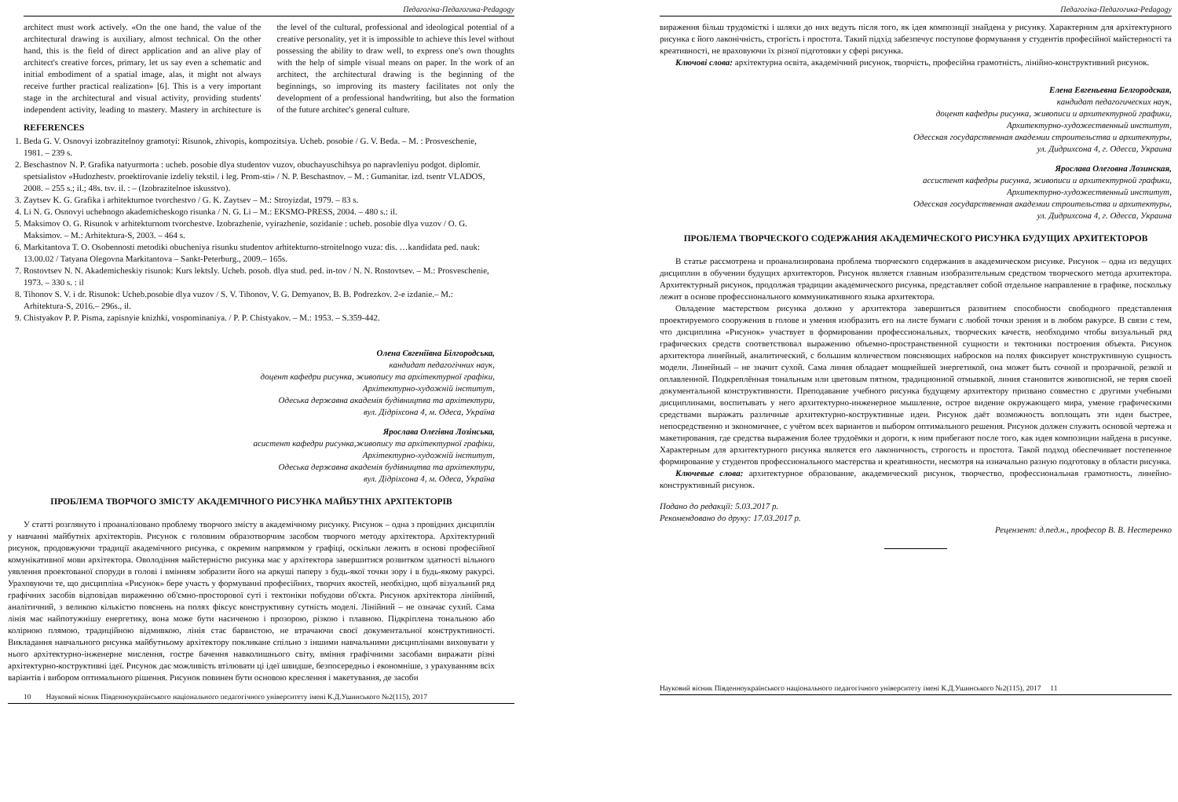Педагогіка-Педагогика-Pedagogy
architect must work actively. «On the one hand, the value of the architectural drawing is auxiliary, almost technical. On the other hand, this is the field of direct application and an alive play of architect's creative forces, primary, let us say even a schematic and initial embodiment of a spatial image, alas, it might not always receive further practical realization» [6]. This is a very important stage in the architectural and visual activity, providing students' independent activity, leading to mastery. Mastery in architecture is the level of the cultural, professional and ideological potential of a creative personality, yet it is impossible to achieve this level without possessing the ability to draw well, to express one's own thoughts with the help of simple visual means on paper. In the work of an architect, the architectural drawing is the beginning of the beginnings, so improving its mastery facilitates not only the development of a professional handwriting, but also the formation of the future architec's general culture.
REFERENCES
1. Beda G. V. Osnovyi izobrazitelnoy gramotyi: Risunok, zhivopis, kompozitsiya. Ucheb. posobie / G. V. Beda. – M. : Prosveschenie, 1981. – 239 s.
2. Beschastnov N. P. Grafika natyurmorta : ucheb. posobie dlya studentov vuzov, obuchayuschihsya po napravleniyu podgot. diplomir. spetsialistov «Hudozhestv. proektirovanie izdeliy tekstil. i leg. Prom-sti» / N. P. Beschastnov. – M. : Gumanitar. izd. tsentr VLADOS, 2008. – 255 s.; il.; 48s. tsv. il. : – (Izobrazitelnoe iskusstvo).
3. Zaytsev K. G. Grafika i arhitekturnoe tvorchestvo / G. K. Zaytsev – M.: Stroyizdat, 1979. – 83 s.
4. Li N. G. Osnovyi uchebnogo akademicheskogo risunka / N. G. Li – M.: EKSMO-PRESS, 2004. – 480 s.: il.
5. Maksimov O. G. Risunok v arhitekturnom tvorchestve. Izobrazhenie, vyirazhenie, sozidanie : ucheb. posobie dlya vuzov / O. G. Maksimov. – M.: Arhitektura-S, 2003. – 464 s.
6. Markitantova T. O. Osobennosti metodiki obucheniya risunku studentov arhitekturno-stroitelnogo vuza: dis. …kandidata ped. nauk: 13.00.02 / Tatyana Olegovna Markitantova – Sankt-Peterburg., 2009.– 165s.
7. Rostovtsev N. N. Akademicheskiy risunok: Kurs lektsIy. Ucheb. posob. dlya stud. ped. in-tov / N. N. Rostovtsev. – M.: Prosveschenie, 1973. – 330 s. : il
8. Tihonov S. V. i dr. Risunok: Ucheb.posobie dlya vuzov / S. V. Tihonov, V. G. Demyanov, B. B. Podrezkov. 2-e izdanie.– M.: Arhitektura-S, 2016.– 296s., il.
9. Chistyakov P. P. Pisma, zapisnyie knizhki, vospominaniya. / P. P. Chistyakov. – M.: 1953. – S.359-442.
Олена Євгеніївна Білгородська,
кандидат педагогічних наук,
доцент кафедри рисунка, живопису та архітектурної графіки,
Архітектурно-художній інститут,
Одеська державна академія будівництва та архітектури,
вул. Дідріхсона 4, м. Одеса, Україна
Ярослава Олегівна Лозінська,
асистент кафедри рисунка,живопису та архітектурної графіки,
Архітектурно-художній інститут,
Одеська державна академія будівництва та архітектури,
вул. Дідріхсона 4, м. Одеса, Україна
ПРОБЛЕМА ТВОРЧОГО ЗМІСТУ АКАДЕМІЧНОГО РИСУНКА МАЙБУТНІХ АРХІТЕКТОРІВ
У статті розглянуто і проаналізовано проблему творчого змісту в академічному рисунку. Рисунок – одна з провідних дисциплін у навчанні майбутніх архітекторів. Рисунок є головним образотворчим засобом творчого методу архітектора. Архітектурний рисунок, продовжуючи традиції академічного рисунка, є окремим напрямком у графіці, оскільки лежить в основі професійної комунікативної мови архітектора. Оволодіння майстерністю рисунка має у архітектора завершитися розвитком здатності вільного уявлення проектованої споруди в голові і вмінням зобразити його на аркуші паперу з будь-якої точки зору і в будь-якому ракурсі. Ураховуючи те, що дисципліна «Рисунок» бере участь у формуванні професійних, творчих якостей, необхідно, щоб візуальний ряд графічних засобів відповідав вираженню об'ємно-просторової суті і тектоніки побудови об'єкта. Рисунок архітектора лінійний, аналітичний, з великою кількістю пояснень на полях фіксує конструктивну сутність моделі. Лінійний – не означає сухий. Сама лінія має найпотужнішу енергетику, вона може бути насиченою і прозорою, різкою і плавною. Підкріплена тональною або колірною плямою, традиційною відмивкою, лінія стає барвистою, не втрачаючи своєї документальної конструктивності. Викладання навчального рисунка майбутньому архітектору покликане спільно з іншими навчальними дисциплінами виховувати у нього архітектурно-інженерне мислення, гостре бачення навколишнього світу, вміння графічними засобами виражати різні архітектурно-коструктивні ідеї. Рисунок дає можливість втілювати ці ідеї швидше, безпосередньо і економніше, з урахуванням всіх варіантів і вибором оптимального рішення. Рисунок повинен бути основою креслення і макетування, де засоби
10 Науковий вісник Південноукраїнського національного педагогічного університету імені К.Д.Ушинського №2(115), 2017
Педагогіка-Педагогика-Pedagogy
вираження більш трудомісткі і шляхи до них ведуть після того, як ідея композиції знайдена у рисунку. Характерним для архітектурного рисунка є його лаконічність, строгість і простота. Такий підхід забезпечує поступове формування у студентів професійної майстерності та креативності, не враховуючи їх різної підготовки у сфері рисунка.
Ключові слова: архітектурна освіта, академічний рисунок, творчість, професійна грамотність, лінійно-конструктивний рисунок.
Елена Евгеньевна Белгородская,
кандидат педагогических наук,
доцент кафедры рисунка, живописи и архитектурной графики,
Архитектурно-художественный институт,
Одесская государственная академии строительства и архитектуры,
ул. Дидрихсона 4, г. Одесса, Украина
Ярослава Олеговна Лозинская,
ассистент кафедры рисунка, живописи и архитектурной графики,
Архитектурно-художественный институт,
Одесская государственная академии строительства и архитектуры,
ул. Дидрихсона 4, г. Одесса, Украина
ПРОБЛЕМА ТВОРЧЕСКОГО СОДЕРЖАНИЯ АКАДЕМИЧЕСКОГО РИСУНКА БУДУЩИХ АРХИТЕКТОРОВ
В статье рассмотрена и проанализирована проблема творческого содержания в академическом рисунке. Рисунок – одна из ведущих дисциплин в обучении будущих архитекторов. Рисунок является главным изобразительным средством творческого метода архитектора. Архитектурный рисунок, продолжая традиции академического рисунка, представляет собой отдельное направление в графике, поскольку лежит в основе профессионального коммуникативного языка архитектора.
Овладение мастерством рисунка должно у архитектора завершиться развитием способности свободного представления проектируемого сооружения в голове и умения изобразить его на листе бумаги с любой точки зрения и в любом ракурсе. В связи с тем, что дисциплина «Рисунок» участвует в формировании профессиональных, творческих качеств, необходимо чтобы визуальный ряд графических средств соответствовал выражению объемно-пространственной сущности и тектоники построения объекта. Рисунок архитектора линейный, аналитический, с большим количеством поясняющих набросков на полях фиксирует конструктивную сущность модели. Линейный – не значит сухой. Сама линия обладает мощнейшей энергетикой, она может быть сочной и прозрачной, резкой и оплавленной. Подкреплённая тональным или цветовым пятном, традиционной отмывкой, линия становится живописной, не теряя своей документальной конструктивности. Преподавание учебного рисунка будущему архитектору призвано совместно с другими учебными дисциплинами, воспитывать у него архитектурно-инженерное мышление, острое видение окружающего мира, умение графическими средствами выражать различные архитектурно-коструктивные идеи. Рисунок даёт возможность воплощать эти идеи быстрее, непосредственно и экономичнее, с учётом всех вариантов и выбором оптимального решения. Рисунок должен служить основой чертежа и макетирования, где средства выражения более трудоёмки и дороги, к ним прибегают после того, как идея композиции найдена в рисунке. Характерным для архитектурного рисунка является его лаконичность, строгость и простота. Такой подход обеспечивает постепенное формирование у студентов профессионального мастерства и креативности, несмотря на изначально разную подготовку в области рисунка.
Ключевые слова: архитектурное образование, академический рисунок, творчество, профессиональная грамотность, линейно-конструктивный рисунок.
Подано до редакції: 5.03.2017 р.
Рекомендовано до друку: 17.03.2017 р.
Рецензент: д.пед.н., професор В. В. Нестеренко
Науковий вісник Південноукраїнського національного педагогічного університету імені К.Д.Ушинського №2(115), 2017 11